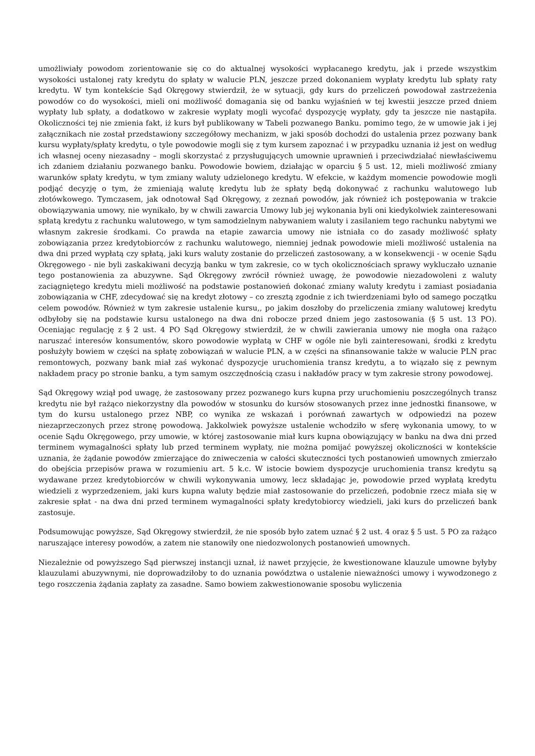umożliwiały powodom zorientowanie się co do aktualnej wysokości wypłacanego kredytu, jak i przede wszystkim wysokości ustalonej raty kredytu do spłaty w walucie PLN, jeszcze przed dokonaniem wypłaty kredytu lub spłaty raty kredytu. W tym kontekście Sąd Okręgowy stwierdził, że w sytuacji, gdy kurs do przeliczeń powodował zastrzeżenia powodów co do wysokości, mieli oni możliwość domagania się od banku wyjaśnień w tej kwestii jeszcze przed dniem wypłaty lub spłaty, a dodatkowo w zakresie wypłaty mogli wycofać dyspozycję wypłaty, gdy ta jeszcze nie nastąpiła. Okoliczności tej nie zmienia fakt, iż kurs był publikowany w Tabeli pozwanego Banku. pomimo tego, że w umowie jak i jej załącznikach nie został przedstawiony szczegółowy mechanizm, w jaki sposób dochodzi do ustalenia przez pozwany bank kursu wypłaty/spłaty kredytu, o tyle powodowie mogli się z tym kursem zapoznać i w przypadku uznania iż jest on według ich własnej oceny niezasadny – mogli skorzystać z przysługujących umownie uprawnień i przeciwdziałać niewłaściwemu ich zdaniem działaniu pozwanego banku. Powodowie bowiem, działając w oparciu § 5 ust. 12, mieli możliwość zmiany warunków spłaty kredytu, w tym zmiany waluty udzielonego kredytu. W efekcie, w każdym momencie powodowie mogli podjąć decyzję o tym, że zmieniają walutę kredytu lub że spłaty będą dokonywać z rachunku walutowego lub złotówkowego. Tymczasem, jak odnotował Sąd Okręgowy, z zeznań powodów, jak również ich postępowania w trakcie obowiązywania umowy, nie wynikało, by w chwili zawarcia Umowy lub jej wykonania byli oni kiedykolwiek zainteresowani spłatą kredytu z rachunku walutowego, w tym samodzielnym nabywaniem waluty i zasilaniem tego rachunku nabytymi we własnym zakresie środkami. Co prawda na etapie zawarcia umowy nie istniała co do zasady możliwość spłaty zobowiązania przez kredytobiorców z rachunku walutowego, niemniej jednak powodowie mieli możliwość ustalenia na dwa dni przed wypłatą czy spłatą, jaki kurs waluty zostanie do przeliczeń zastosowany, a w konsekwencji - w ocenie Sądu Okręgowego - nie byli zaskakiwani decyzją banku w tym zakresie, co w tych okolicznościach sprawy wykluczało uznanie tego postanowienia za abuzywne. Sąd Okręgowy zwrócił również uwagę, że powodowie niezadowoleni z waluty zaciągniętego kredytu mieli możliwość na podstawie postanowień dokonać zmiany waluty kredytu i zamiast posiadania zobowiązania w CHF, zdecydować się na kredyt złotowy – co zresztą zgodnie z ich twierdzeniami było od samego początku celem powodów. Również w tym zakresie ustalenie kursu,, po jakim doszłoby do przeliczenia zmiany walutowej kredytu odbyłoby się na podstawie kursu ustalonego na dwa dni robocze przed dniem jego zastosowania (§ 5 ust. 13 PO). Oceniając regulację z § 2 ust. 4 PO Sąd Okręgowy stwierdził, że w chwili zawierania umowy nie mogła ona rażąco naruszać interesów konsumentów, skoro powodowie wypłatą w CHF w ogóle nie byli zainteresowani, środki z kredytu posłużyły bowiem w części na spłatę zobowiązań w walucie PLN, a w części na sfinansowanie także w walucie PLN prac remontowych, pozwany bank miał zaś wykonać dyspozycje uruchomienia transz kredytu, a to wiązało się z pewnym nakładem pracy po stronie banku, a tym samym oszczędnością czasu i nakładów pracy w tym zakresie strony powodowej.
Sąd Okręgowy wziął pod uwagę, że zastosowany przez pozwanego kurs kupna przy uruchomieniu poszczególnych transz kredytu nie był rażąco niekorzystny dla powodów w stosunku do kursów stosowanych przez inne jednostki finansowe, w tym do kursu ustalonego przez NBP, co wynika ze wskazań i porównań zawartych w odpowiedzi na pozew niezaprzeczonych przez stronę powodową. Jakkolwiek powyższe ustalenie wchodziło w sferę wykonania umowy, to w ocenie Sądu Okręgowego, przy umowie, w której zastosowanie miał kurs kupna obowiązujący w banku na dwa dni przed terminem wymagalności spłaty lub przed terminem wypłaty, nie można pomijać powyższej okoliczności w kontekście uznania, że żądanie powodów zmierzające do zniweczenia w całości skuteczności tych postanowień umownych zmierzało do obejścia przepisów prawa w rozumieniu art. 5 k.c. W istocie bowiem dyspozycje uruchomienia transz kredytu są wydawane przez kredytobiorców w chwili wykonywania umowy, lecz składając je, powodowie przed wypłatą kredytu wiedzieli z wyprzedzeniem, jaki kurs kupna waluty będzie miał zastosowanie do przeliczeń, podobnie rzecz miała się w zakresie spłat - na dwa dni przed terminem wymagalności spłaty kredytobiorcy wiedzieli, jaki kurs do przeliczeń bank zastosuje.
Podsumowując powyższe, Sąd Okręgowy stwierdził, że nie sposób było zatem uznać § 2 ust. 4 oraz § 5 ust. 5 PO za rażąco naruszające interesy powodów, a zatem nie stanowiły one niedozwolonych postanowień umownych.
Niezależnie od powyższego Sąd pierwszej instancji uznał, iż nawet przyjęcie, że kwestionowane klauzule umowne byłyby klauzulami abuzywnymi, nie doprowadziłoby to do uznania powództwa o ustalenie nieważności umowy i wywodzonego z tego roszczenia żądania zapłaty za zasadne. Samo bowiem zakwestionowanie sposobu wyliczenia